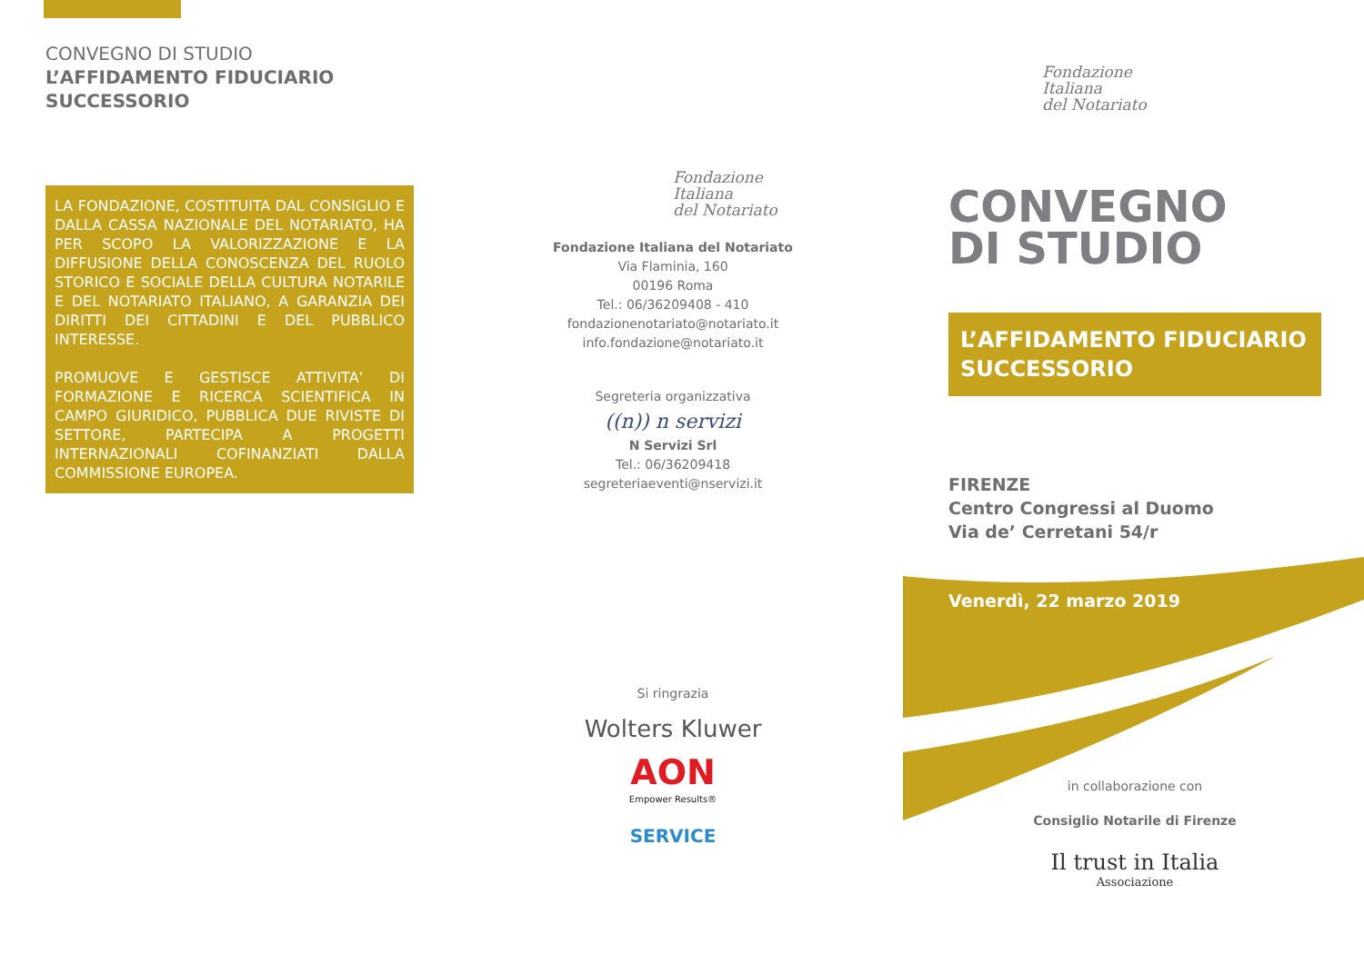CONVEGNO DI STUDIO
L’AFFIDAMENTO FIDUCIARIO
SUCCESSORIO
LA FONDAZIONE, COSTITUITA DAL CONSIGLIO E DALLA CASSA NAZIONALE DEL NOTARIATO, HA PER SCOPO LA VALORIZZAZIONE E LA DIFFUSIONE DELLA CONOSCENZA DEL RUOLO STORICO E SOCIALE DELLA CULTURA NOTARILE E DEL NOTARIATO ITALIANO, A GARANZIA DEI DIRITTI DEI CITTADINI E DEL PUBBLICO INTERESSE.
PROMUOVE E GESTISCE ATTIVITA’ DI FORMAZIONE E RICERCA SCIENTIFICA IN CAMPO GIURIDICO, PUBBLICA DUE RIVISTE DI SETTORE, PARTECIPA A PROGETTI INTERNAZIONALI COFINANZIATI DALLA COMMISSIONE EUROPEA.
Fondazione
Italiana
del Notariato
Fondazione Italiana del Notariato
Via Flaminia, 160
00196 Roma
Tel.: 06/36209408 - 410
fondazionenotariato@notariato.it
info.fondazione@notariato.it
Segreteria organizzativa
((n)) n servizi
N Servizi Srl
Tel.: 06/36209418
segreteriaeventi@nservizi.it
Si ringrazia
Wolters Kluwer
AON
Empower Results®
SERVICE
Fondazione
Italiana
del Notariato
CONVEGNO
DI STUDIO
L’AFFIDAMENTO FIDUCIARIO
SUCCESSORIO
FIRENZE
Centro Congressi al Duomo
Via de’ Cerretani 54/r
Venerdì, 22 marzo 2019
in collaborazione con
Consiglio Notarile di Firenze
Il trust in Italia
Associazione